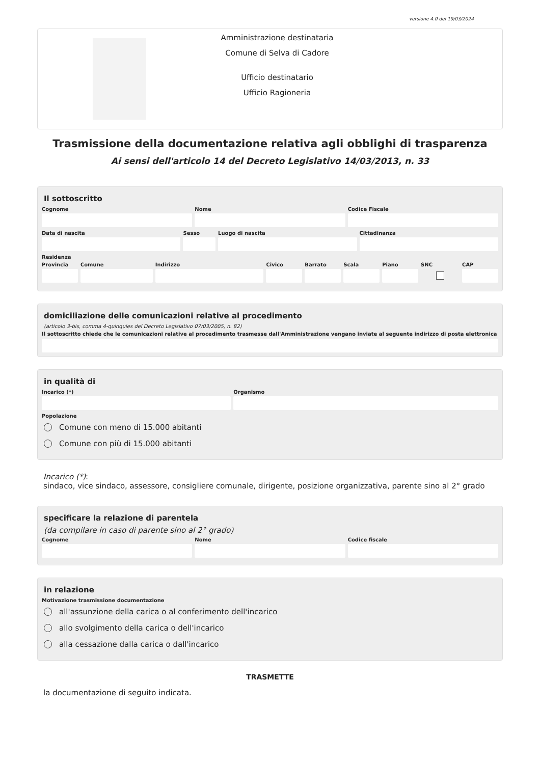versione 4.0 del 19/03/2024
Amministrazione destinataria
Comune di Selva di Cadore
Ufficio destinatario
Ufficio Ragioneria
Trasmissione della documentazione relativa agli obblighi di trasparenza
Ai sensi dell'articolo 14 del Decreto Legislativo 14/03/2013, n. 33
Il sottoscritto
Cognome Nome Codice Fiscale
Data di nascita Sesso Luogo di nascita Cittadinanza
Residenza
Provincia Comune Indirizzo Civico Barrato Scala Piano SNC CAP
domiciliazione delle comunicazioni relative al procedimento
(articolo 3-bis, comma 4-quinquies del Decreto Legislativo 07/03/2005, n. 82)
Il sottoscritto chiede che le comunicazioni relative al procedimento trasmesse dall'Amministrazione vengano inviate al seguente indirizzo di posta elettronica
in qualità di
Incarico (*) Organismo
Popolazione
Comune con meno di 15.000 abitanti
Comune con più di 15.000 abitanti
Incarico (*):
sindaco, vice sindaco, assessore, consigliere comunale, dirigente, posizione organizzativa, parente sino al 2° grado
specificare la relazione di parentela
(da compilare in caso di parente sino al 2° grado)
Cognome Nome Codice fiscale
in relazione
Motivazione trasmissione documentazione
all'assunzione della carica o al conferimento dell'incarico
allo svolgimento della carica o dell'incarico
alla cessazione dalla carica o dall'incarico
TRASMETTE
la documentazione di seguito indicata.